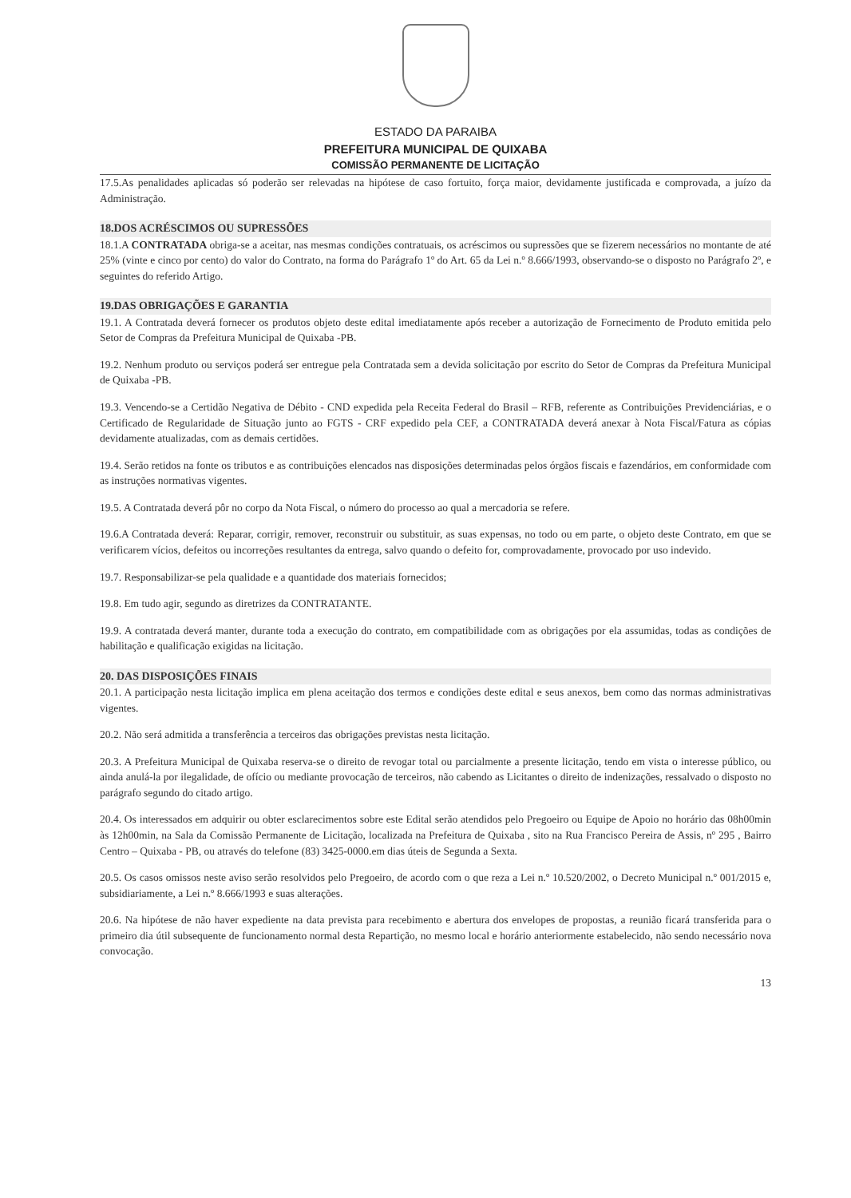ESTADO DA PARAIBA
PREFEITURA MUNICIPAL DE QUIXABA
COMISSÃO PERMANENTE DE LICITAÇÃO
17.5.As penalidades aplicadas só poderão ser relevadas na hipótese de caso fortuito, força maior, devidamente justificada e comprovada, a juízo da Administração.
18.DOS ACRÉSCIMOS OU SUPRESSÕES
18.1.A CONTRATADA obriga-se a aceitar, nas mesmas condições contratuais, os acréscimos ou supressões que se fizerem necessários no montante de até 25% (vinte e cinco por cento) do valor do Contrato, na forma do Parágrafo 1º do Art. 65 da Lei n.º 8.666/1993, observando-se o disposto no Parágrafo 2º, e seguintes do referido Artigo.
19.DAS OBRIGAÇÕES E GARANTIA
19.1. A Contratada deverá fornecer os produtos objeto deste edital imediatamente após receber a autorização de Fornecimento de Produto emitida pelo Setor de Compras da Prefeitura Municipal de Quixaba -PB.
19.2. Nenhum produto ou serviços poderá ser entregue pela Contratada sem a devida solicitação por escrito do Setor de Compras da Prefeitura Municipal de Quixaba -PB.
19.3. Vencendo-se a Certidão Negativa de Débito - CND expedida pela Receita Federal do Brasil – RFB, referente as Contribuições Previdenciárias, e o Certificado de Regularidade de Situação junto ao FGTS - CRF expedido pela CEF, a CONTRATADA deverá anexar à Nota Fiscal/Fatura as cópias devidamente atualizadas, com as demais certidões.
19.4. Serão retidos na fonte os tributos e as contribuições elencados nas disposições determinadas pelos órgãos fiscais e fazendários, em conformidade com as instruções normativas vigentes.
19.5. A Contratada deverá pôr no corpo da Nota Fiscal, o número do processo ao qual a mercadoria se refere.
19.6.A Contratada deverá: Reparar, corrigir, remover, reconstruir ou substituir, as suas expensas, no todo ou em parte, o objeto deste Contrato, em que se verificarem vícios, defeitos ou incorreções resultantes da entrega, salvo quando o defeito for, comprovadamente, provocado por uso indevido.
19.7. Responsabilizar-se pela qualidade e a quantidade dos materiais fornecidos;
19.8. Em tudo agir, segundo as diretrizes da CONTRATANTE.
19.9. A contratada deverá manter, durante toda a execução do contrato, em compatibilidade com as obrigações por ela assumidas, todas as condições de habilitação e qualificação exigidas na licitação.
20. DAS DISPOSIÇÕES FINAIS
20.1. A participação nesta licitação implica em plena aceitação dos termos e condições deste edital e seus anexos, bem como das normas administrativas vigentes.
20.2. Não será admitida a transferência a terceiros das obrigações previstas nesta licitação.
20.3. A Prefeitura Municipal de Quixaba reserva-se o direito de revogar total ou parcialmente a presente licitação, tendo em vista o interesse público, ou ainda anulá-la por ilegalidade, de ofício ou mediante provocação de terceiros, não cabendo as Licitantes o direito de indenizações, ressalvado o disposto no parágrafo segundo do citado artigo.
20.4. Os interessados em adquirir ou obter esclarecimentos sobre este Edital serão atendidos pelo Pregoeiro ou Equipe de Apoio no horário das 08h00min às 12h00min, na Sala da Comissão Permanente de Licitação, localizada na Prefeitura de Quixaba , sito na Rua Francisco Pereira de Assis, nº 295 , Bairro Centro – Quixaba - PB, ou através do telefone (83) 3425-0000.em dias úteis de Segunda a Sexta.
20.5. Os casos omissos neste aviso serão resolvidos pelo Pregoeiro, de acordo com o que reza a Lei n.º 10.520/2002, o Decreto Municipal n.º 001/2015 e, subsidiariamente, a Lei n.º 8.666/1993 e suas alterações.
20.6. Na hipótese de não haver expediente na data prevista para recebimento e abertura dos envelopes de propostas, a reunião ficará transferida para o primeiro dia útil subsequente de funcionamento normal desta Repartição, no mesmo local e horário anteriormente estabelecido, não sendo necessário nova convocação.
13